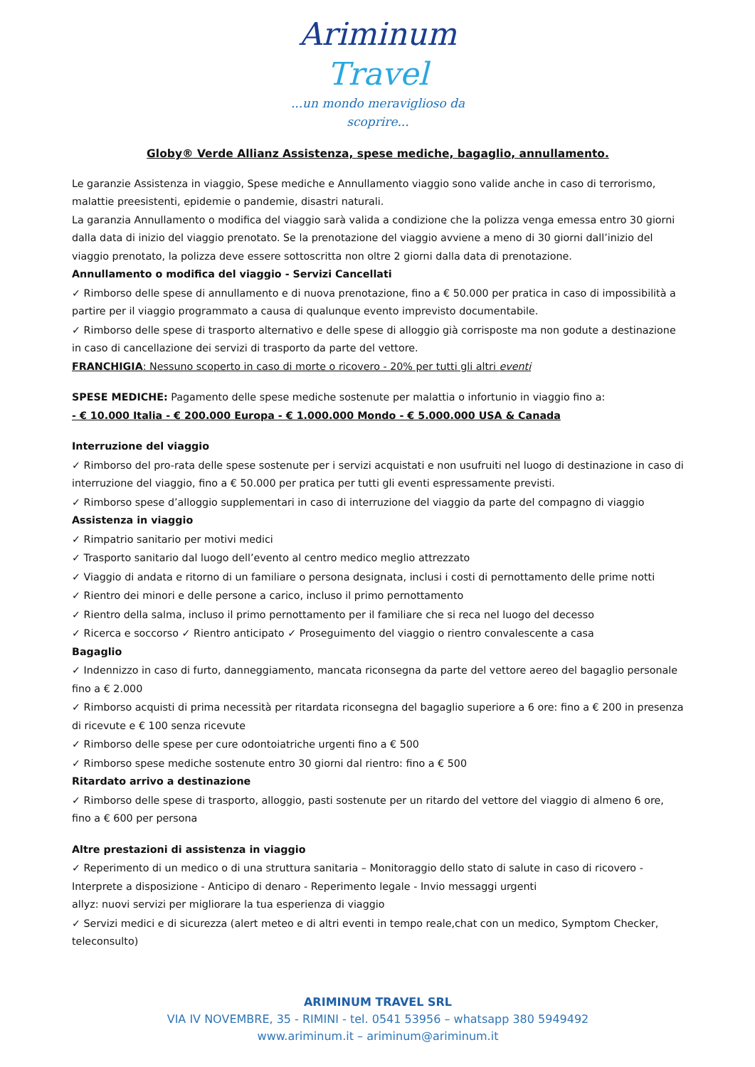Ariminum Travel
...un mondo meraviglioso da scoprire...
Globy® Verde Allianz Assistenza, spese mediche, bagaglio, annullamento.
Le garanzie Assistenza in viaggio, Spese mediche e Annullamento viaggio sono valide anche in caso di terrorismo, malattie preesistenti, epidemie o pandemie, disastri naturali.
La garanzia Annullamento o modifica del viaggio sarà valida a condizione che la polizza venga emessa entro 30 giorni dalla data di inizio del viaggio prenotato. Se la prenotazione del viaggio avviene a meno di 30 giorni dall’inizio del viaggio prenotato, la polizza deve essere sottoscritta non oltre 2 giorni dalla data di prenotazione.
Annullamento o modifica del viaggio - Servizi Cancellati
✓ Rimborso delle spese di annullamento e di nuova prenotazione, fino a € 50.000 per pratica in caso di impossibilità a partire per il viaggio programmato a causa di qualunque evento imprevisto documentabile.
✓ Rimborso delle spese di trasporto alternativo e delle spese di alloggio già corrisposte ma non godute a destinazione in caso di cancellazione dei servizi di trasporto da parte del vettore.
FRANCHIGIA: Nessuno scoperto in caso di morte o ricovero - 20% per tutti gli altri eventi
SPESE MEDICHE: Pagamento delle spese mediche sostenute per malattia o infortunio in viaggio fino a:
- € 10.000 Italia - € 200.000 Europa - € 1.000.000 Mondo - € 5.000.000 USA & Canada
Interruzione del viaggio
✓ Rimborso del pro-rata delle spese sostenute per i servizi acquistati e non usufruiti nel luogo di destinazione in caso di interruzione del viaggio, fino a € 50.000 per pratica per tutti gli eventi espressamente previsti.
✓ Rimborso spese d’alloggio supplementari in caso di interruzione del viaggio da parte del compagno di viaggio
Assistenza in viaggio
✓ Rimpatrio sanitario per motivi medici
✓ Trasporto sanitario dal luogo dell’evento al centro medico meglio attrezzato
✓ Viaggio di andata e ritorno di un familiare o persona designata, inclusi i costi di pernottamento delle prime notti
✓ Rientro dei minori e delle persone a carico, incluso il primo pernottamento
✓ Rientro della salma, incluso il primo pernottamento per il familiare che si reca nel luogo del decesso
✓ Ricerca e soccorso ✓ Rientro anticipato ✓ Proseguimento del viaggio o rientro convalescente a casa
Bagaglio
✓ Indennizzo in caso di furto, danneggiamento, mancata riconsegna da parte del vettore aereo del bagaglio personale fino a € 2.000
✓ Rimborso acquisti di prima necessità per ritardata riconsegna del bagaglio superiore a 6 ore: fino a € 200 in presenza di ricevute e € 100 senza ricevute
✓ Rimborso delle spese per cure odontoiatriche urgenti fino a € 500
✓ Rimborso spese mediche sostenute entro 30 giorni dal rientro: fino a € 500
Ritardato arrivo a destinazione
✓ Rimborso delle spese di trasporto, alloggio, pasti sostenute per un ritardo del vettore del viaggio di almeno 6 ore, fino a € 600 per persona
Altre prestazioni di assistenza in viaggio
✓ Reperimento di un medico o di una struttura sanitaria – Monitoraggio dello stato di salute in caso di ricovero - Interprete a disposizione - Anticipo di denaro - Reperimento legale - Invio messaggi urgenti
allyz: nuovi servizi per migliorare la tua esperienza di viaggio
✓ Servizi medici e di sicurezza (alert meteo e di altri eventi in tempo reale,chat con un medico, Symptom Checker, teleconsulto)
ARIMINUM TRAVEL SRL
VIA IV NOVEMBRE, 35 - RIMINI - tel. 0541 53956 – whatsapp 380 5949492
www.ariminum.it – ariminum@ariminum.it